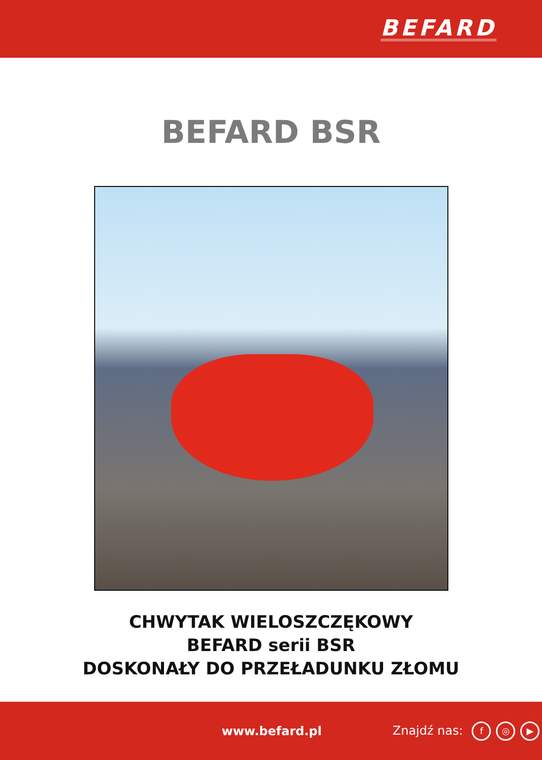BEFARD
BEFARD BSR
CHWYTAK WIELOSZCZĘKOWY
BEFARD serii BSR
DOSKONAŁY DO PRZEŁADUNKU ZŁOMU
www.befard.pl Znajdź nas: f ◎ ▶